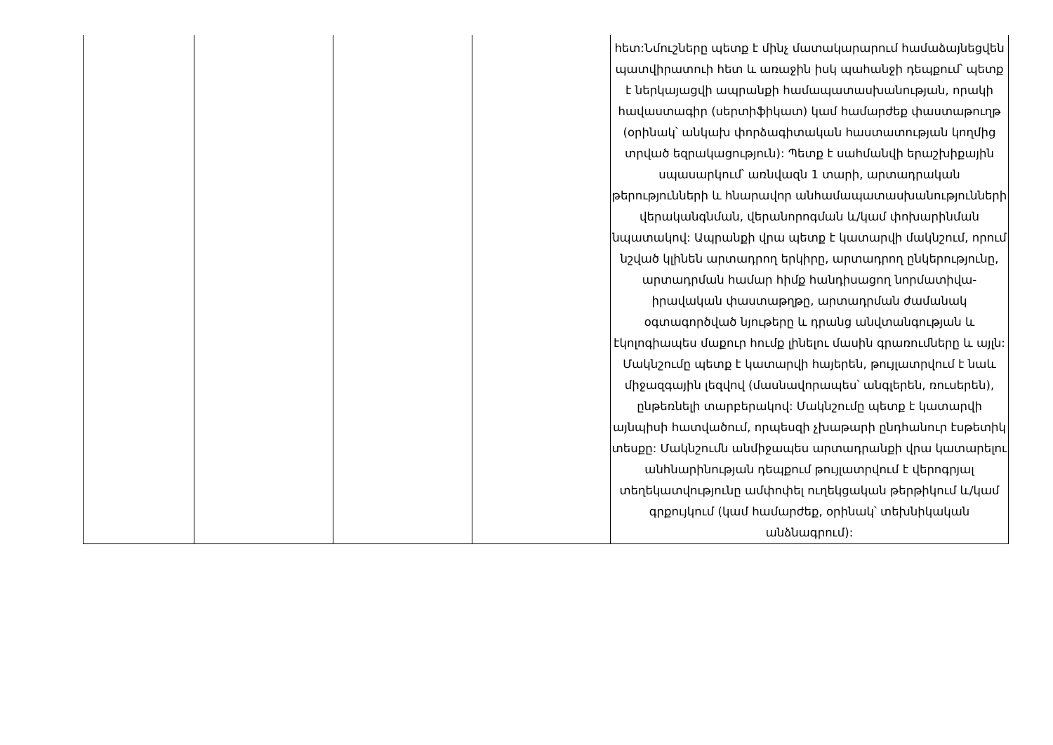| | | | | հետ:Նմուշները պետք է մինչ մատակարարում համաձայնեցվեն պատվիրատուի հետ և առաջին իսկ պահանջի դեպքում՝ պետք է ներկայացվի ապրանքի համապատասխանության, որակի հավաստագիր (սերտիֆիկատ) կամ համարժեք փաստաթուղթ (օրինակ՝ անկախ փորձագիտական հաստատության կողմից տրված եզրակացություն): Պետք է սահմանվի երաշխիքային սպասարկում՝ առնվազն 1 տարի, արտադրական թերությունների և հնարավոր անհամապատասխանությունների վերականգնման, վերանորոգման և/կամ փոխարինման նպատակով: Ապրանքի վրա պետք է կատարվի մակնշում, որում նշված կլինեն արտադրող երկիրը, արտադրող ընկերությունը, արտադրման համար հիմք հանդիսացող նորմատիվա-իրավական փաստաթղթը, արտադրման ժամանակ օգտագործված նյութերը և դրանց անվտանգության և էկոլոգիապես մաքուր հումք լինելու մասին գրառումները և այլն: Մակնշումը պետք է կատարվի հայերեն, թույլատրվում է նաև միջազգային լեզվով (մասնավորապես՝ անգլերեն, ռուսերեն), ընթեռնելի տարբերակով: Մակնշումը պետք է կատարվի այնպիսի հատվածում, որպեսզի չխաթարի ընդհանուր էսթետիկ տեսքը: Մակնշումն անմիջապես արտադրանքի վրա կատարելու անհնարինության դեպքում թույլատրվում է վերոգրյալ տեղեկատվությունը ամփոփել ուղեկցական թերթիկում և/կամ գրքույկում (կամ համարժեք, օրինակ՝ տեխնիկական անձնագրում): |